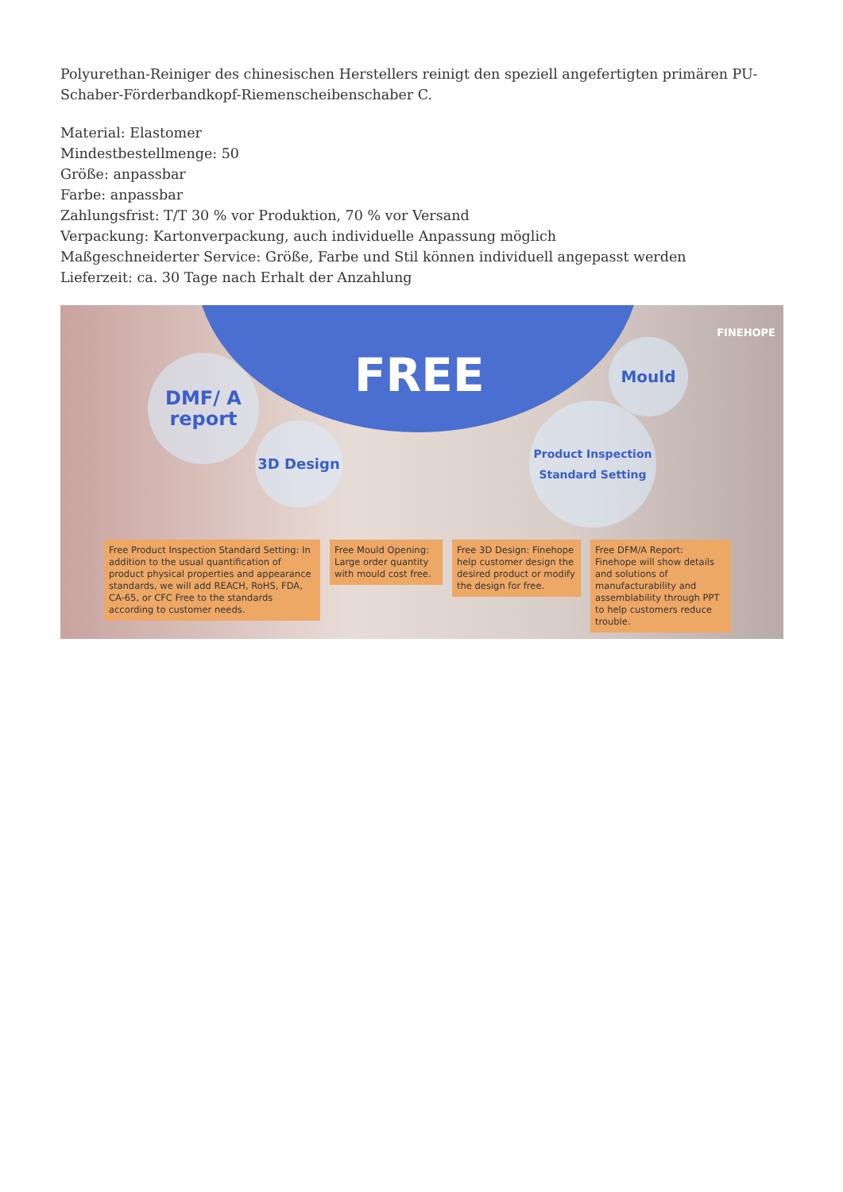Polyurethan-Reiniger des chinesischen Herstellers reinigt den speziell angefertigten primären PU-Schaber-Förderbandkopf-Riemenscheibenschaber C.
Material: Elastomer
Mindestbestellmenge: 50
Größe: anpassbar
Farbe: anpassbar
Zahlungsfrist: T/T 30 % vor Produktion, 70 % vor Versand
Verpackung: Kartonverpackung, auch individuelle Anpassung möglich
Maßgeschneiderter Service: Größe, Farbe und Stil können individuell angepasst werden
Lieferzeit: ca. 30 Tage nach Erhalt der Anzahlung
FREE
FINEHOPE
DMF/ A report
3D Design
Mould
Product Inspection Standard Setting
Free Product Inspection Standard Setting: In addition to the usual quantification of product physical properties and appearance standards, we will add REACH, RoHS, FDA, CA-65, or CFC Free to the standards according to customer needs.
Free Mould Opening: Large order quantity with mould cost free.
Free 3D Design: Finehope help customer design the desired product or modify the design for free.
Free DFM/A Report: Finehope will show details and solutions of manufacturability and assemblability through PPT to help customers reduce trouble.